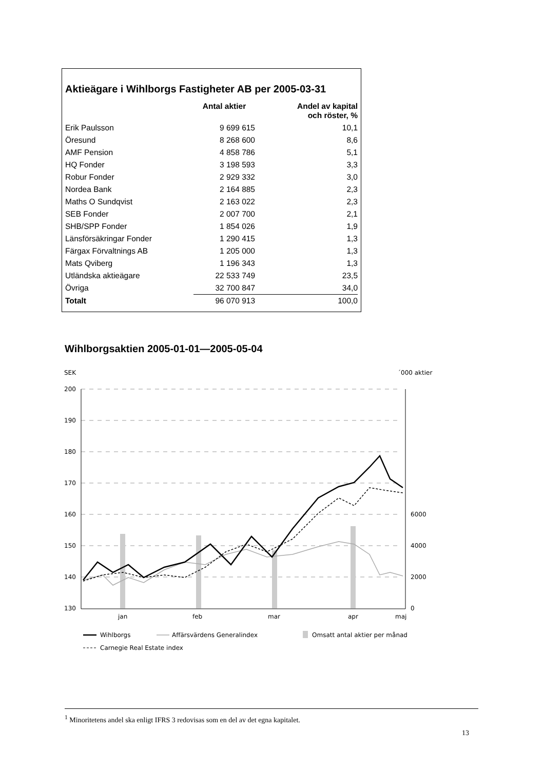Aktieägare i Wihlborgs Fastigheter AB per 2005-03-31
| | Antal aktier | Andel av kapital och röster, % |
| --- | --- | --- |
| Erik Paulsson | 9 699 615 | 10,1 |
| Öresund | 8 268 600 | 8,6 |
| AMF Pension | 4 858 786 | 5,1 |
| HQ Fonder | 3 198 593 | 3,3 |
| Robur Fonder | 2 929 332 | 3,0 |
| Nordea Bank | 2 164 885 | 2,3 |
| Maths O Sundqvist | 2 163 022 | 2,3 |
| SEB Fonder | 2 007 700 | 2,1 |
| SHB/SPP Fonder | 1 854 026 | 1,9 |
| Länsförsäkringar Fonder | 1 290 415 | 1,3 |
| Färgax Förvaltnings AB | 1 205 000 | 1,3 |
| Mats Qviberg | 1 196 343 | 1,3 |
| Utländska aktieägare | 22 533 749 | 23,5 |
| Övriga | 32 700 847 | 34,0 |
| Totalt | 96 070 913 | 100,0 |
Wihlborgsaktien 2005-01-01—2005-05-04
SEK
´000 aktier
200
190
180
170
160
150
140
130
6000
4000
2000
0
jan
feb
mar
apr
maj
Wihlborgs
Affärsvärdens Generalindex
Omsatt antal aktier per månad
Carnegie Real Estate index
<sup>1</sup> Minoritetens andel ska enligt IFRS 3 redovisas som en del av det egna kapitalet.
13